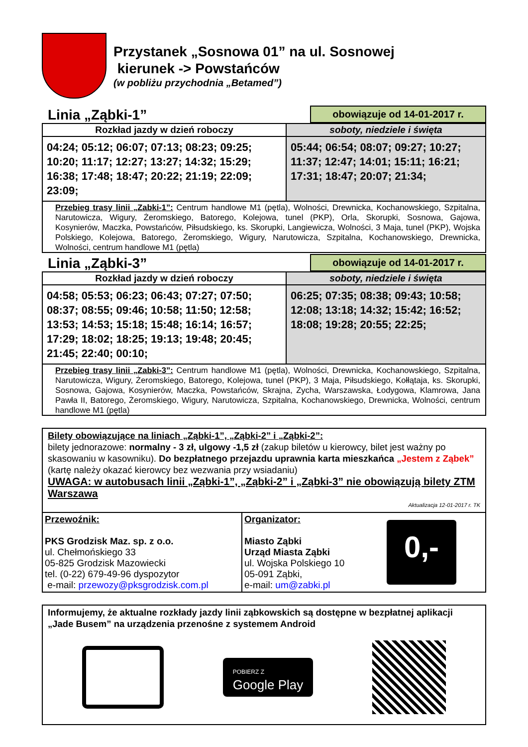Przystanek „Sosnowa 01” na ul. Sosnowej
kierunek -> Powstańców
(w pobliżu przychodnia „Betamed”)
Linia „Ząbki-1”
obowiązuje od 14-01-2017 r.
| Rozkład jazdy w dzień roboczy | soboty, niedziele i święta |
| --- | --- |
| 04:24; 05:12; 06:07; 07:13; 08:23; 09:25; 10:20; 11:17; 12:27; 13:27; 14:32; 15:29; 16:38; 17:48; 18:47; 20:22; 21:19; 22:09; 23:09; | 05:44; 06:54; 08:07; 09:27; 10:27; 11:37; 12:47; 14:01; 15:11; 16:21; 17:31; 18:47; 20:07; 21:34; |
| Przebieg trasy linii „Zabki-1”: Centrum handlowe M1 (pętla), Wolności, Drewnicka, Kochanowskiego, Szpitalna, Narutowicza, Wigury, Żeromskiego, Batorego, Kolejowa, tunel (PKP), Orla, Skorupki, Sosnowa, Gajowa, Kosynierów, Maczka, Powstańców, Piłsudskiego, ks. Skorupki, Langiewicza, Wolności, 3 Maja, tunel (PKP), Wojska Polskiego, Kolejowa, Batorego, Żeromskiego, Wigury, Narutowicza, Szpitalna, Kochanowskiego, Drewnicka, Wolności, centrum handlowe M1 (pętla) | |
Linia „Ząbki-3”
obowiązuje od 14-01-2017 r.
| Rozkład jazdy w dzień roboczy | soboty, niedziele i święta |
| --- | --- |
| 04:58; 05:53; 06:23; 06:43; 07:27; 07:50; 08:37; 08:55; 09:46; 10:58; 11:50; 12:58; 13:53; 14:53; 15:18; 15:48; 16:14; 16:57; 17:29; 18:02; 18:25; 19:13; 19:48; 20:45; 21:45; 22:40; 00:10; | 06:25; 07:35; 08:38; 09:43; 10:58; 12:08; 13:18; 14:32; 15:42; 16:52; 18:08; 19:28; 20:55; 22:25; |
| Przebieg trasy linii „Zabki-3”: Centrum handlowe M1 (pętla), Wolności, Drewnicka, Kochanowskiego, Szpitalna, Narutowicza, Wigury, Żeromskiego, Batorego, Kolejowa, tunel (PKP), 3 Maja, Piłsudskiego, Kołłątaja, ks. Skorupki, Sosnowa, Gajowa, Kosynierów, Maczka, Powstańców, Skrajna, Zycha, Warszawska, Łodygowa, Klamrowa, Jana Pawła II, Batorego, Żeromskiego, Wigury, Narutowicza, Szpitalna, Kochanowskiego, Drewnicka, Wolności, centrum handlowe M1 (pętla) | |
Bilety obowiązujące na liniach „Ząbki-1”, „Ząbki-2” i „Ząbki-2”:
bilety jednorazowe: normalny - 3 zł, ulgowy -1,5 zł (zakup biletów u kierowcy, bilet jest ważny po skasowaniu w kasowniku). Do bezpłatnego przejazdu uprawnia karta mieszkańca „Jestem z Ząbek” (kartę należy okazać kierowcy bez wezwania przy wsiadaniu)
UWAGA: w autobusach linii „Ząbki-1”, „Ząbki-2” i „Ząbki-3” nie obowiązują bilety ZTM Warszawa
Aktualizacja 12-01-2017 r. TK
| Przewoźnik: PKS Grodzisk Maz. sp. z o.o. ul. Chełmońskiego 33 05-825 Grodzisk Mazowiecki tel. (0-22) 679-49-96 dyspozytor e-mail: przewozy@pksgrodzisk.com.pl | Organizator: Miasto Ząbki Urząd Miasta Ząbki ul. Wojska Polskiego 10 05-091 Ząbki, e-mail: um@zabki.pl | 0,- |
Informujemy, że aktualne rozkłady jazdy linii ząbkowskich są dostępne w bezpłatnej aplikacji „Jade Busem” na urządzenia przenośne z systemem Android
POBIERZ Z
Google Play